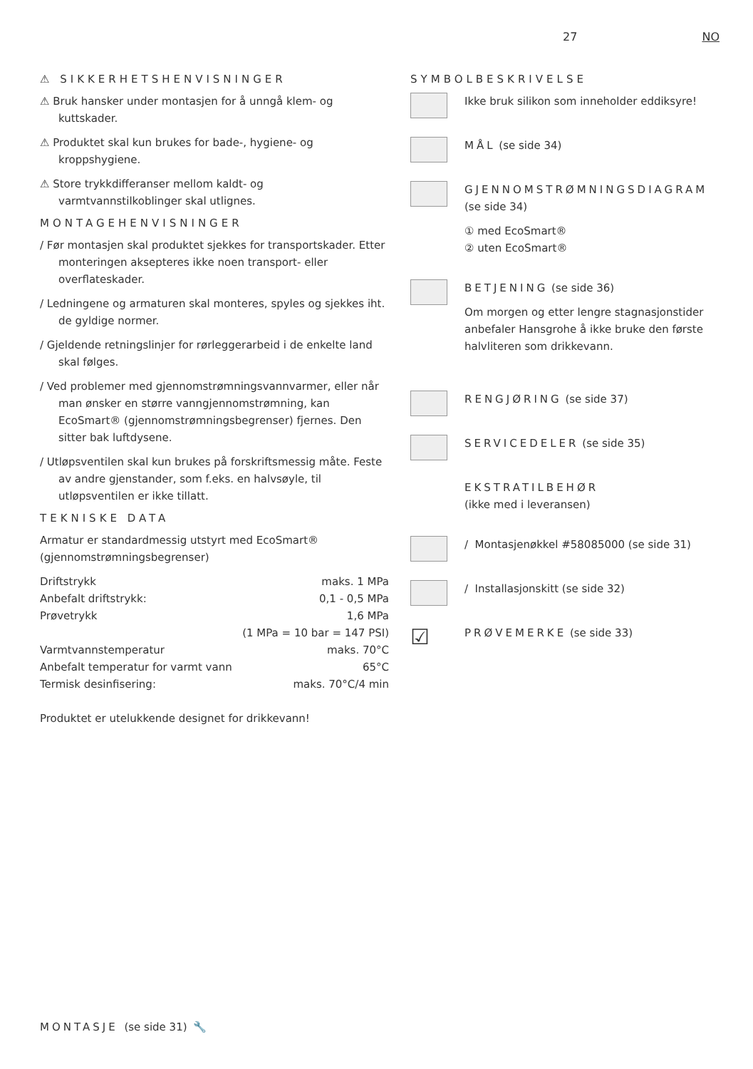27 NO
⚠ SIKKERHETSHENVISNINGER
⚠ Bruk hansker under montasjen for å unngå klem- og kuttskader.
⚠ Produktet skal kun brukes for bade-, hygiene- og kroppshygiene.
⚠ Store trykkdifferanser mellom kaldt- og varmtvannstilkoblinger skal utlignes.
MONTAGEHENVISNINGER
/ Før montasjen skal produktet sjekkes for transportskader. Etter monteringen aksepteres ikke noen transport- eller overflateskader.
/ Ledningene og armaturen skal monteres, spyles og sjekkes iht. de gyldige normer.
/ Gjeldende retningslinjer for rørleggerarbeid i de enkelte land skal følges.
/ Ved problemer med gjennomstrømningsvannvarmer, eller når man ønsker en større vanngjennomstrømning, kan EcoSmart® (gjennomstrømningsbegrenser) fjernes. Den sitter bak luftdysene.
/ Utløpsventilen skal kun brukes på forskriftsmessig måte. Feste av andre gjenstander, som f.eks. en halvsøyle, til utløpsventilen er ikke tillatt.
TEKNISKE DATA
Armatur er standardmessig utstyrt med EcoSmart® (gjennomstrømningsbegrenser)
| Driftstrykk | maks. 1 MPa |
| Anbefalt driftstrykk: | 0,1 - 0,5 MPa |
| Prøvetrykk | 1,6 MPa |
| | (1 MPa = 10 bar = 147 PSI) |
| Varmtvannstemperatur | maks. 70°C |
| Anbefalt temperatur for varmt vann | 65°C |
| Termisk desinfisering: | maks. 70°C/4 min |
Produktet er utelukkende designet for drikkevann!
SYMBOLBESKRIVELSE
Ikke bruk silikon som inneholder eddiksyre!
MÅL (se side 34)
GJENNOMSTRØMNINGSDIAGRAM
(se side 34)
① med EcoSmart®
② uten EcoSmart®
BETJENING (se side 36)
Om morgen og etter lengre stagnasjonstider anbefaler Hansgrohe å ikke bruke den første halvliteren som drikkevann.
RENGJØRING (se side 37)
SERVICEDELER (se side 35)
EKSTRATILBEHØR
(ikke med i leveransen)
/ Montasjenøkkel #58085000 (se side 31)
/ Installasjonskitt (se side 32)
☑
PRØVEMERKE (se side 33)
MONTASJE (se side 31) 🔧